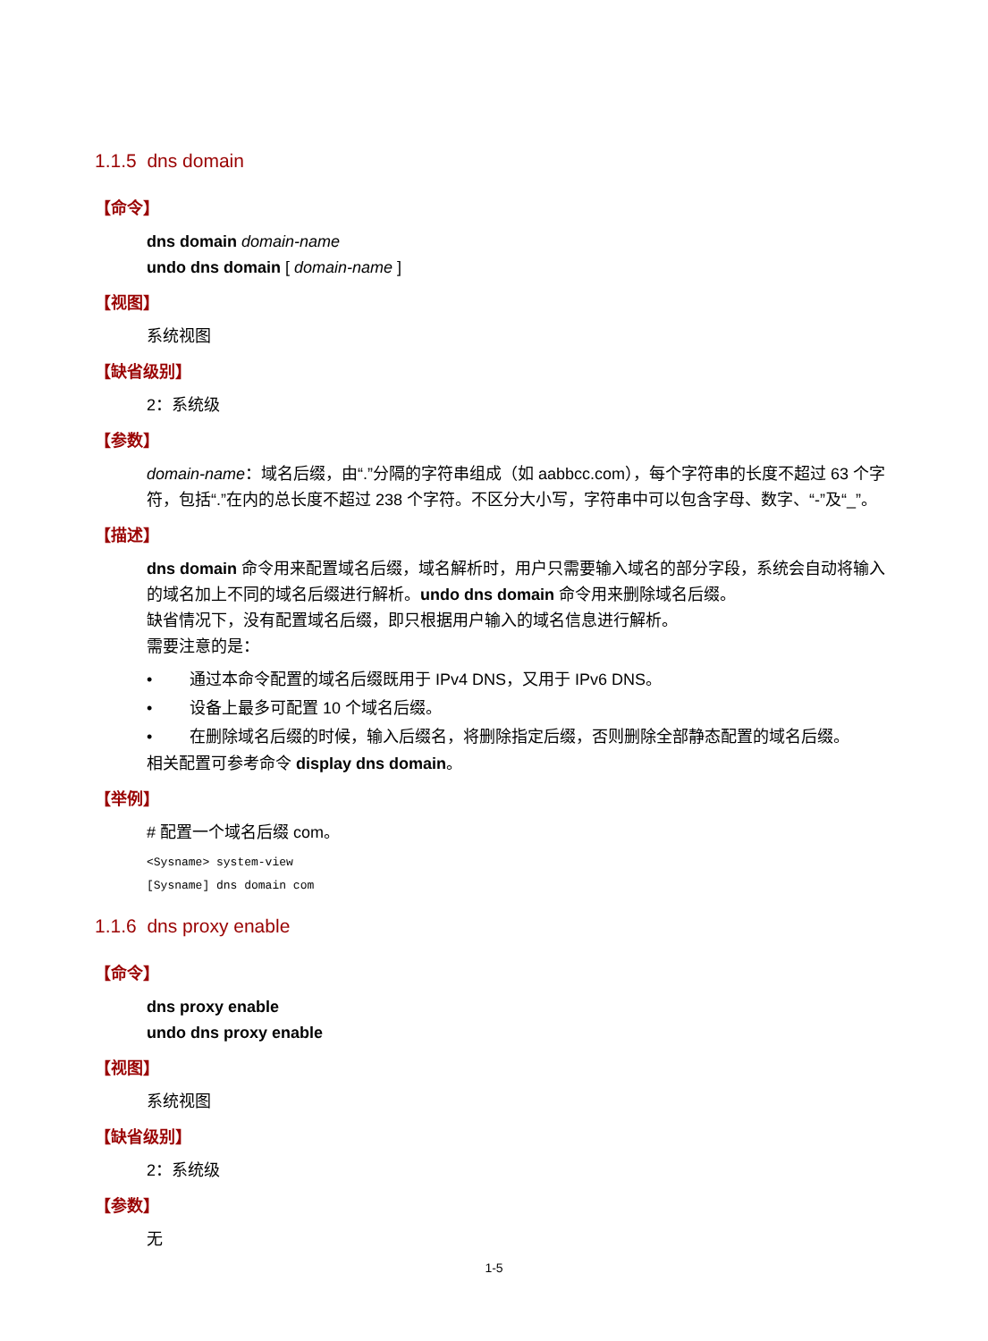1.1.5 dns domain
【命令】
dns domain domain-name
undo dns domain [ domain-name ]
【视图】
系统视图
【缺省级别】
2：系统级
【参数】
domain-name：域名后缀，由“.”分隔的字符串组成（如 aabbcc.com），每个字符串的长度不超过 63 个字符，包括“.”在内的总长度不超过 238 个字符。不区分大小写，字符串中可以包含字母、数字、“-”及“_”。
【描述】
dns domain 命令用来配置域名后缀，域名解析时，用户只需要输入域名的部分字段，系统会自动将输入的域名加上不同的域名后缀进行解析。undo dns domain 命令用来删除域名后缀。
缺省情况下，没有配置域名后缀，即只根据用户输入的域名信息进行解析。
需要注意的是：
• 通过本命令配置的域名后缀既用于 IPv4 DNS，又用于 IPv6 DNS。
• 设备上最多可配置 10 个域名后缀。
• 在删除域名后缀的时候，输入后缀名，将删除指定后缀，否则删除全部静态配置的域名后缀。
相关配置可参考命令 display dns domain。
【举例】
# 配置一个域名后缀 com。
<Sysname> system-view
[Sysname] dns domain com
1.1.6 dns proxy enable
【命令】
dns proxy enable
undo dns proxy enable
【视图】
系统视图
【缺省级别】
2：系统级
【参数】
无
1-5